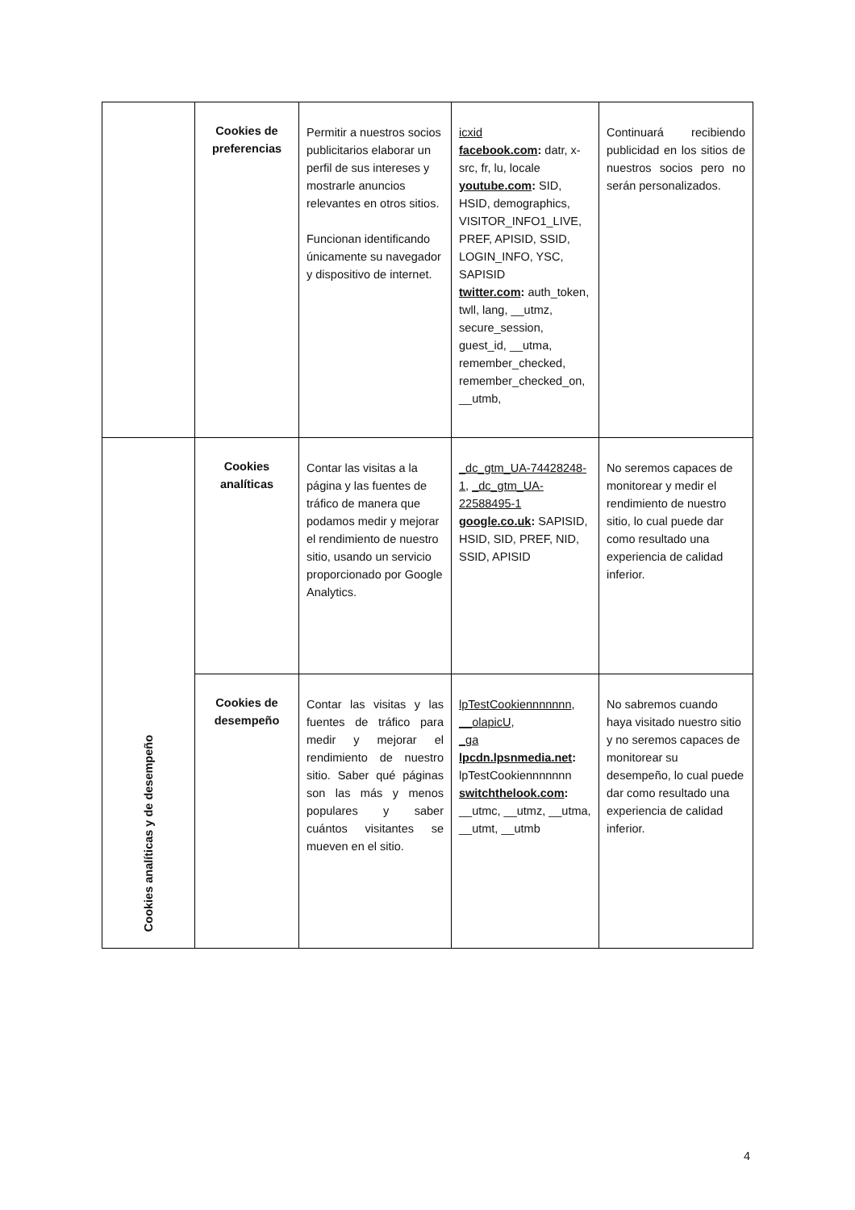| | Cookies de preferencias | Permitir a nuestros socios publicitarios elaborar un perfil de sus intereses y mostrarle anuncios relevantes en otros sitios. Funcionan identificando únicamente su navegador y dispositivo de internet. | icxid facebook.com : datr, x-src, fr, lu, locale youtube.com : SID, HSID, demographics, VISITOR_INFO1_LIVE, PREF, APISID, SSID, LOGIN_INFO, YSC, SAPISID twitter.com : auth_token, twll, lang, __utmz, secure_session, guest_id, __utma, remember_checked, remember_checked_on, __utmb, | Continuará recibiendo publicidad en los sitios de nuestros socios pero no serán personalizados. |
| Cookies analíticas y de desempeño | Cookies analíticas | Contar las visitas a la página y las fuentes de tráfico de manera que podamos medir y mejorar el rendimiento de nuestro sitio, usando un servicio proporcionado por Google Analytics. | _dc_gtm_UA-74428248-1 , _dc_gtm_UA-22588495-1 google.co.uk : SAPISID, HSID, SID, PREF, NID, SSID, APISID | No seremos capaces de monitorear y medir el rendimiento de nuestro sitio, lo cual puede dar como resultado una experiencia de calidad inferior. |
| | Cookies de desempeño | Contar las visitas y las fuentes de tráfico para medir y mejorar el rendimiento de nuestro sitio. Saber qué páginas son las más y menos populares y saber cuántos visitantes se mueven en el sitio. | lpTestCookiennnnnnn , __olapicU , _ga lpcdn.lpsnmedia.net : lpTestCookiennnnnnn switchthelook.com : __utmc, __utmz, __utma, __utmt, __utmb | No sabremos cuando haya visitado nuestro sitio y no seremos capaces de monitorear su desempeño, lo cual puede dar como resultado una experiencia de calidad inferior. |
4